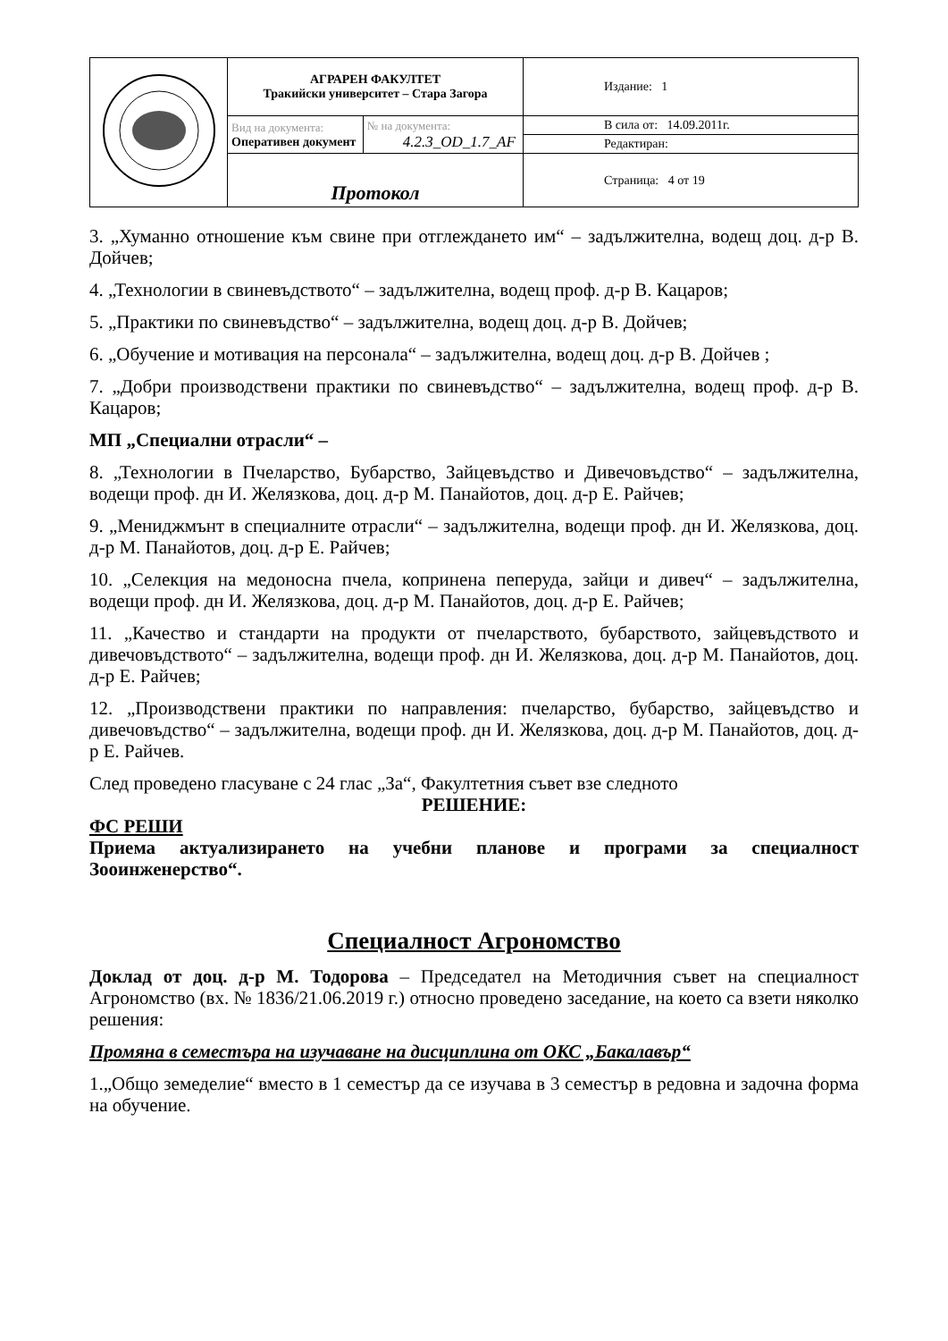| | АГРАРЕН ФАКУЛТЕТ Тракийски университет – Стара Загора | | Издание: 1 |
| | Вид на документа: Оперативен документ | № на документа: 4.2.3_OD_1.7_AF | В сила от: 14.09.2011г. |
| | | | Редактиран: |
| | Протокол | | Страница: 4 от 19 |
3. „Хуманно отношение към свине при отглеждането им“ – задължителна, водещ доц. д-р В. Дойчев;
4. „Технологии в свиневъдството“ – задължителна, водещ проф. д-р В. Кацаров;
5. „Практики по свиневъдство“ – задължителна, водещ доц. д-р В. Дойчев;
6. „Обучение и мотивация на персонала“ – задължителна, водещ доц. д-р В. Дойчев ;
7. „Добри производствени практики по свиневъдство“ – задължителна, водещ проф. д-р В. Кацаров;
МП „Специални отрасли“ –
8. „Технологии в Пчеларство, Бубарство, Зайцевъдство и Дивечовъдство“ – задължителна, водещи проф. дн И. Желязкова, доц. д-р М. Панайотов, доц. д-р Е. Райчев;
9. „Мениджмънт в специалните отрасли“ – задължителна, водещи проф. дн И. Желязкова, доц. д-р М. Панайотов, доц. д-р Е. Райчев;
10. „Селекция на медоносна пчела, копринена пеперуда, зайци и дивеч“ – задължителна, водещи проф. дн И. Желязкова, доц. д-р М. Панайотов, доц. д-р Е. Райчев;
11. „Качество и стандарти на продукти от пчеларството, бубарството, зайцевъдството и дивечовъдството“ – задължителна, водещи проф. дн И. Желязкова, доц. д-р М. Панайотов, доц. д-р Е. Райчев;
12. „Производствени практики по направления: пчеларство, бубарство, зайцевъдство и дивечовъдство“ – задължителна, водещи проф. дн И. Желязкова, доц. д-р М. Панайотов, доц. д-р Е. Райчев.
След проведено гласуване с 24 глас „За“, Факултетния съвет взе следното
РЕШЕНИЕ:
ФС РЕШИ
Приема актуализирането на учебни планове и програми за специалност Зооинженерство“.
Специалност Агрономство
Доклад от доц. д-р М. Тодорова – Председател на Методичния съвет на специалност Агрономство (вх. № 1836/21.06.2019 г.) относно проведено заседание, на което са взети няколко решения:
Промяна в семестъра на изучаване на дисциплина от ОКС „Бакалавър“
1.„Общо земеделие“ вместо в 1 семестър да се изучава в 3 семестър в редовна и задочна форма на обучение.